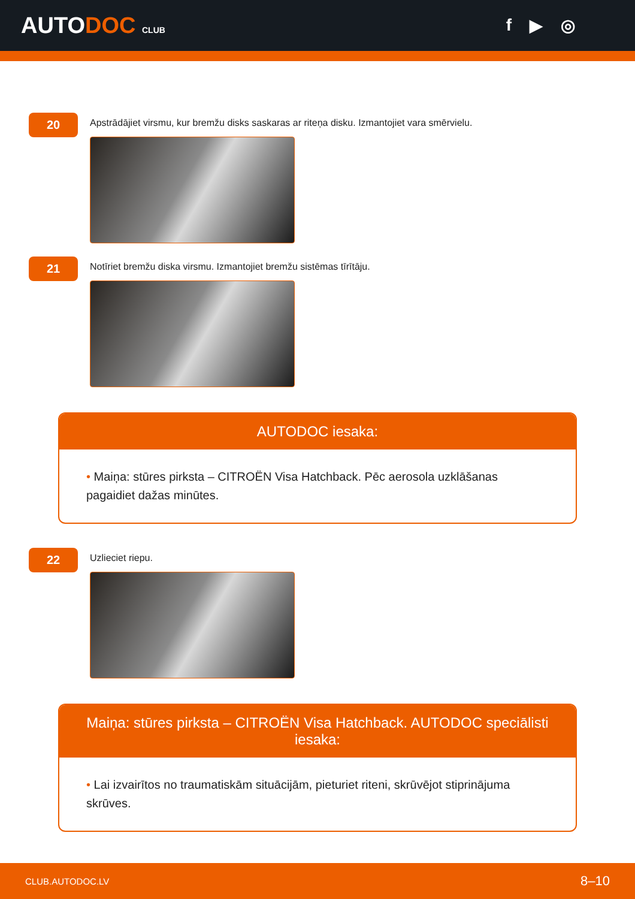AUTODOC CLUB
f ▶ ◎
20
Apstrādājiet virsmu, kur bremžu disks saskaras ar riteņa disku. Izmantojiet vara smērvielu.
21
Notīriet bremžu diska virsmu. Izmantojiet bremžu sistēmas tīrītāju.
AUTODOC iesaka:
• Maiņa: stūres pirksta – CITROËN Visa Hatchback. Pēc aerosola uzklāšanas pagaidiet dažas minūtes.
22
Uzlieciet riepu.
Maiņa: stūres pirksta – CITROËN Visa Hatchback. AUTODOC speciālisti iesaka:
• Lai izvairītos no traumatiskām situācijām, pieturiet riteni, skrūvējot stiprinājuma skrūves.
CLUB.AUTODOC.LV 8–10